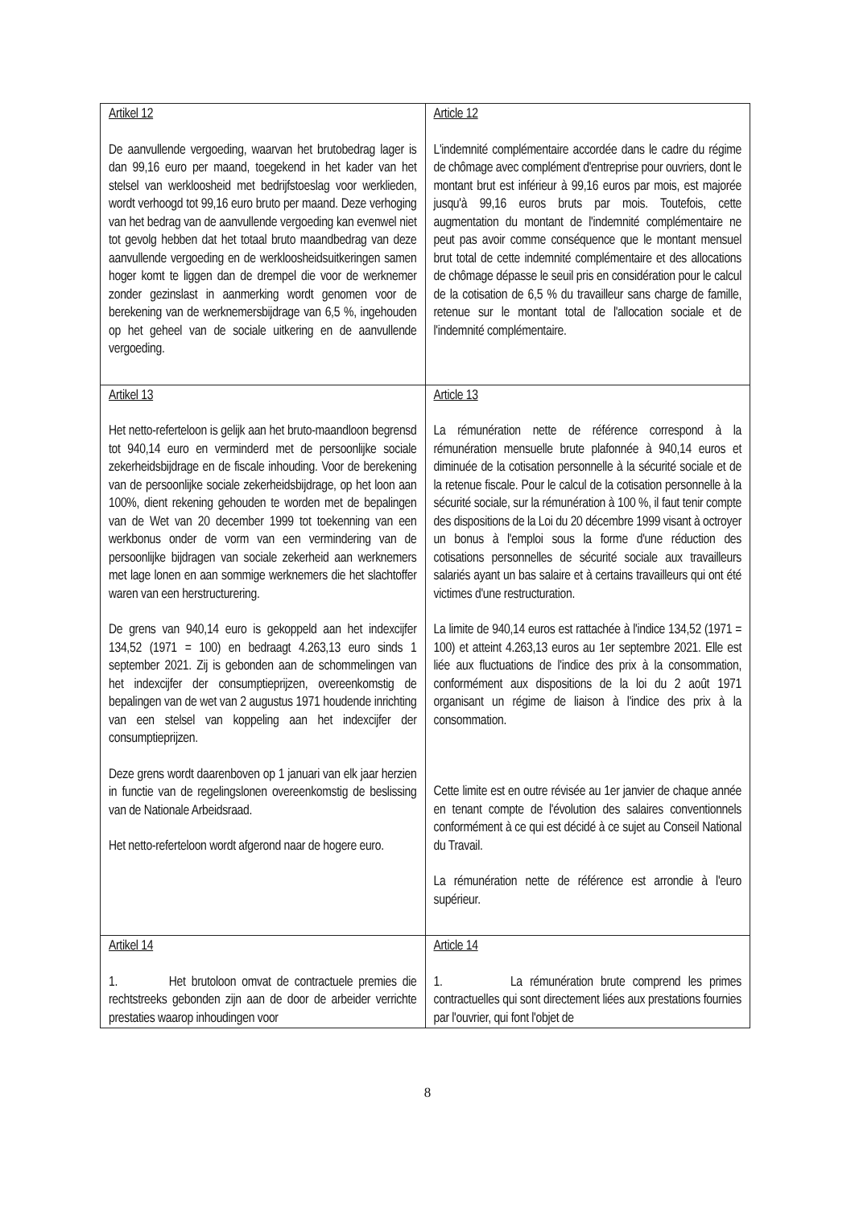| Artikel 12 De aanvullende vergoeding, waarvan het brutobedrag lager is dan 99,16 euro per maand, toegekend in het kader van het stelsel van werkloosheid met bedrijfstoeslag voor werklieden, wordt verhoogd tot 99,16 euro bruto per maand. Deze verhoging van het bedrag van de aanvullende vergoeding kan evenwel niet tot gevolg hebben dat het totaal bruto maandbedrag van deze aanvullende vergoeding en de werkloosheidsuitkeringen samen hoger komt te liggen dan de drempel die voor de werknemer zonder gezinslast in aanmerking wordt genomen voor de berekening van de werknemersbijdrage van 6,5 %, ingehouden op het geheel van de sociale uitkering en de aanvullende vergoeding. | Article 12 L'indemnité complémentaire accordée dans le cadre du régime de chômage avec complément d'entreprise pour ouvriers, dont le montant brut est inférieur à 99,16 euros par mois, est majorée jusqu'à 99,16 euros bruts par mois. Toutefois, cette augmentation du montant de l'indemnité complémentaire ne peut pas avoir comme conséquence que le montant mensuel brut total de cette indemnité complémentaire et des allocations de chômage dépasse le seuil pris en considération pour le calcul de la cotisation de 6,5 % du travailleur sans charge de famille, retenue sur le montant total de l'allocation sociale et de l'indemnité complémentaire. |
| Artikel 13 Het netto-referteloon is gelijk aan het bruto-maandloon begrensd tot 940,14 euro en verminderd met de persoonlijke sociale zekerheidsbijdrage en de fiscale inhouding. Voor de berekening van de persoonlijke sociale zekerheidsbijdrage, op het loon aan 100%, dient rekening gehouden te worden met de bepalingen van de Wet van 20 december 1999 tot toekenning van een werkbonus onder de vorm van een vermindering van de persoonlijke bijdragen van sociale zekerheid aan werknemers met lage lonen en aan sommige werknemers die het slachtoffer waren van een herstructurering. De grens van 940,14 euro is gekoppeld aan het indexcijfer 134,52 (1971 = 100) en bedraagt 4.263,13 euro sinds 1 september 2021. Zij is gebonden aan de schommelingen van het indexcijfer der consumptieprijzen, overeenkomstig de bepalingen van de wet van 2 augustus 1971 houdende inrichting van een stelsel van koppeling aan het indexcijfer der consumptieprijzen. Deze grens wordt daarenboven op 1 januari van elk jaar herzien in functie van de regelingslonen overeenkomstig de beslissing van de Nationale Arbeidsraad. Het netto-referteloon wordt afgerond naar de hogere euro. | Article 13 La rémunération nette de référence correspond à la rémunération mensuelle brute plafonnée à 940,14 euros et diminuée de la cotisation personnelle à la sécurité sociale et de la retenue fiscale. Pour le calcul de la cotisation personnelle à la sécurité sociale, sur la rémunération à 100 %, il faut tenir compte des dispositions de la Loi du 20 décembre 1999 visant à octroyer un bonus à l'emploi sous la forme d'une réduction des cotisations personnelles de sécurité sociale aux travailleurs salariés ayant un bas salaire et à certains travailleurs qui ont été victimes d'une restructuration. La limite de 940,14 euros est rattachée à l'indice 134,52 (1971 = 100) et atteint 4.263,13 euros au 1er septembre 2021. Elle est liée aux fluctuations de l'indice des prix à la consommation, conformément aux dispositions de la loi du 2 août 1971 organisant un régime de liaison à l'indice des prix à la consommation. Cette limite est en outre révisée au 1er janvier de chaque année en tenant compte de l'évolution des salaires conventionnels conformément à ce qui est décidé à ce sujet au Conseil National du Travail. La rémunération nette de référence est arrondie à l'euro supérieur. |
| Artikel 14 1. Het brutoloon omvat de contractuele premies die rechtstreeks gebonden zijn aan de door de arbeider verrichte prestaties waarop inhoudingen voor | Article 14 1. La rémunération brute comprend les primes contractuelles qui sont directement liées aux prestations fournies par l'ouvrier, qui font l'objet de |
8